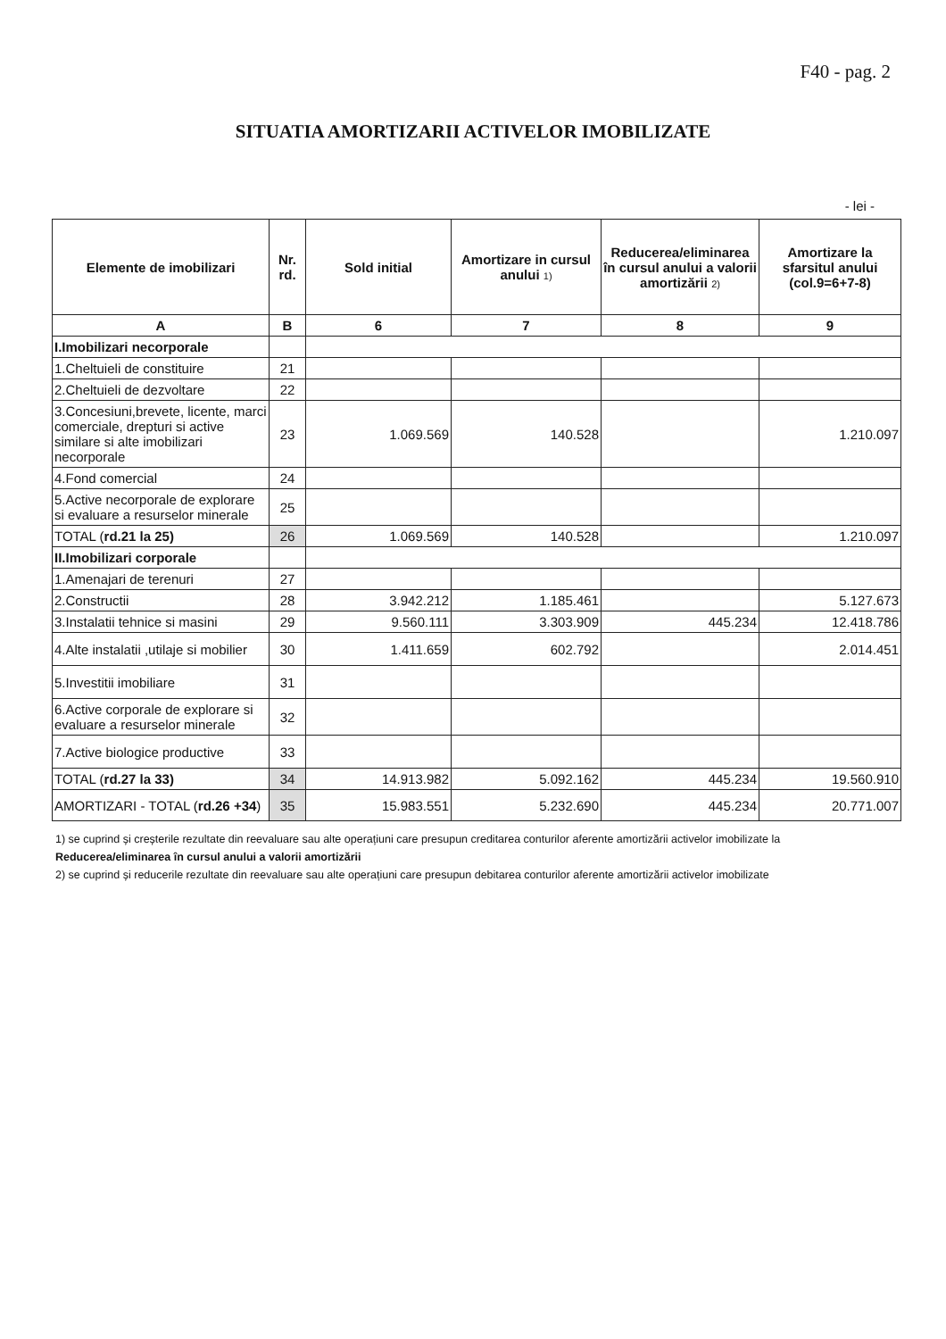F40 - pag. 2
SITUATIA AMORTIZARII ACTIVELOR IMOBILIZATE
- lei -
| Elemente de imobilizari | Nr. rd. | Sold initial | Amortizare in cursul anului 1) | Reducerea/eliminarea în cursul anului a valorii amortizării 2) | Amortizare la sfarsitul anului (col.9=6+7-8) |
| --- | --- | --- | --- | --- | --- |
| A | B | 6 | 7 | 8 | 9 |
| I.Imobilizari necorporale | | | | | |
| 1.Cheltuieli de constituire | 21 | | | | |
| 2.Cheltuieli de dezvoltare | 22 | | | | |
| 3.Concesiuni,brevete, licente, marci comerciale, drepturi si active similare si alte imobilizari necorporale | 23 | 1.069.569 | 140.528 | | 1.210.097 |
| 4.Fond comercial | 24 | | | | |
| 5.Active necorporale de explorare si evaluare a resurselor minerale | 25 | | | | |
| TOTAL ( rd.21 la 25) | 26 | 1.069.569 | 140.528 | | 1.210.097 |
| II.Imobilizari corporale | | | | | |
| 1.Amenajari de terenuri | 27 | | | | |
| 2.Constructii | 28 | 3.942.212 | 1.185.461 | | 5.127.673 |
| 3.Instalatii tehnice si masini | 29 | 9.560.111 | 3.303.909 | 445.234 | 12.418.786 |
| 4.Alte instalatii ,utilaje si mobilier | 30 | 1.411.659 | 602.792 | | 2.014.451 |
| 5.Investitii imobiliare | 31 | | | | |
| 6.Active corporale de explorare si evaluare a resurselor minerale | 32 | | | | |
| 7.Active biologice productive | 33 | | | | |
| TOTAL ( rd.27 la 33) | 34 | 14.913.982 | 5.092.162 | 445.234 | 19.560.910 |
| AMORTIZARI - TOTAL ( rd.26 +34 ) | 35 | 15.983.551 | 5.232.690 | 445.234 | 20.771.007 |
1) se cuprind și creșterile rezultate din reevaluare sau alte operațiuni care presupun creditarea conturilor aferente amortizării activelor imobilizate la
Reducerea/eliminarea în cursul anului a valorii amortizării
2) se cuprind și reducerile rezultate din reevaluare sau alte operațiuni care presupun debitarea conturilor aferente amortizării activelor imobilizate